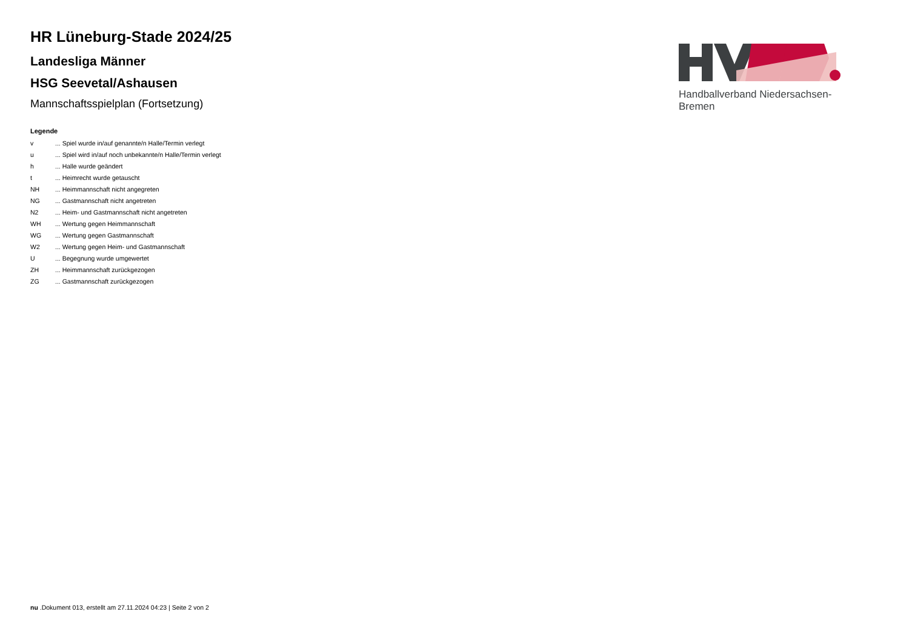HR Lüneburg-Stade 2024/25
Landesliga Männer
HSG Seevetal/Ashausen
Mannschaftsspielplan (Fortsetzung)
Legende
| v | ... Spiel wurde in/auf genannte/n Halle/Termin verlegt |
| u | ... Spiel wird in/auf noch unbekannte/n Halle/Termin verlegt |
| h | ... Halle wurde geändert |
| t | ... Heimrecht wurde getauscht |
| NH | ... Heimmannschaft nicht angegreten |
| NG | ... Gastmannschaft nicht angetreten |
| N2 | ... Heim- und Gastmannschaft nicht angetreten |
| WH | ... Wertung gegen Heimmannschaft |
| WG | ... Wertung gegen Gastmannschaft |
| W2 | ... Wertung gegen Heim- und Gastmannschaft |
| U | ... Begegnung wurde umgewertet |
| ZH | ... Heimmannschaft zurückgezogen |
| ZG | ... Gastmannschaft zurückgezogen |
Handballverband Niedersachsen-Bremen
nu .Dokument 013, erstellt am 27.11.2024 04:23 | Seite 2 von 2